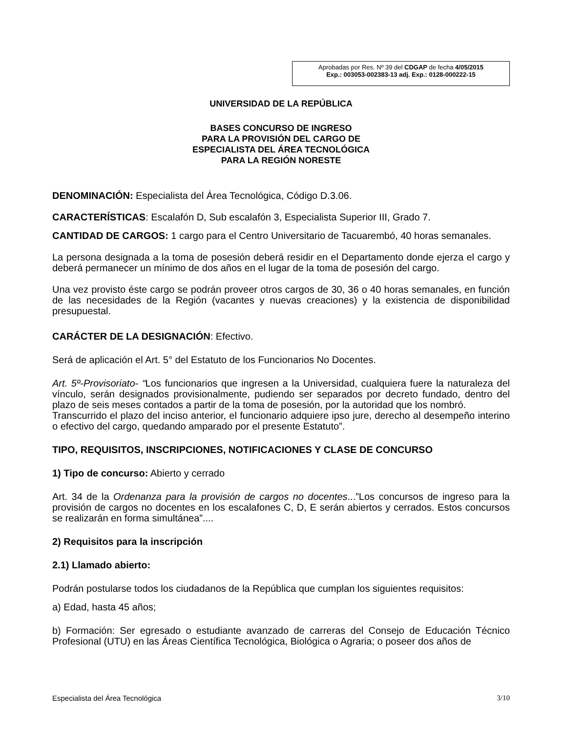Aprobadas por Res. Nº 39 del CDGAP de fecha 4/05/2015
Exp.: 003053-002383-13 adj. Exp.: 0128-000222-15
UNIVERSIDAD DE LA REPÚBLICA
BASES CONCURSO DE INGRESO
PARA LA PROVISIÓN DEL CARGO DE
ESPECIALISTA DEL ÁREA TECNOLÓGICA
PARA LA REGIÓN NORESTE
DENOMINACIÓN: Especialista del Área Tecnológica, Código D.3.06.
CARACTERÍSTICAS: Escalafón D, Sub escalafón 3, Especialista Superior III, Grado 7.
CANTIDAD DE CARGOS: 1 cargo para el Centro Universitario de Tacuarembó, 40 horas semanales.
La persona designada a la toma de posesión deberá residir en el Departamento donde ejerza el cargo y deberá permanecer un mínimo de dos años en el lugar de la toma de posesión del cargo.
Una vez provisto éste cargo se podrán proveer otros cargos de 30, 36 o 40 horas semanales, en función de las necesidades de la Región (vacantes y nuevas creaciones) y la existencia de disponibilidad presupuestal.
CARÁCTER DE LA DESIGNACIÓN: Efectivo.
Será de aplicación el Art. 5° del Estatuto de los Funcionarios No Docentes.
Art. 5º-Provisoriato- “Los funcionarios que ingresen a la Universidad, cualquiera fuere la naturaleza del vínculo, serán designados provisionalmente, pudiendo ser separados por decreto fundado, dentro del plazo de seis meses contados a partir de la toma de posesión, por la autoridad que los nombró.
Transcurrido el plazo del inciso anterior, el funcionario adquiere ipso jure, derecho al desempeño interino o efectivo del cargo, quedando amparado por el presente Estatuto”.
TIPO, REQUISITOS, INSCRIPCIONES, NOTIFICACIONES Y CLASE DE CONCURSO
1) Tipo de concurso: Abierto y cerrado
Art. 34 de la Ordenanza para la provisión de cargos no docentes...”Los concursos de ingreso para la provisión de cargos no docentes en los escalafones C, D, E serán abiertos y cerrados. Estos concursos se realizarán en forma simultánea”....
2) Requisitos para la inscripción
2.1) Llamado abierto:
Podrán postularse todos los ciudadanos de la República que cumplan los siguientes requisitos:
a) Edad, hasta 45 años;
b) Formación: Ser egresado o estudiante avanzado de carreras del Consejo de Educación Técnico Profesional (UTU) en las Áreas Científica Tecnológica, Biológica o Agraria; o poseer dos años de
Especialista del Área Tecnológica 3/10